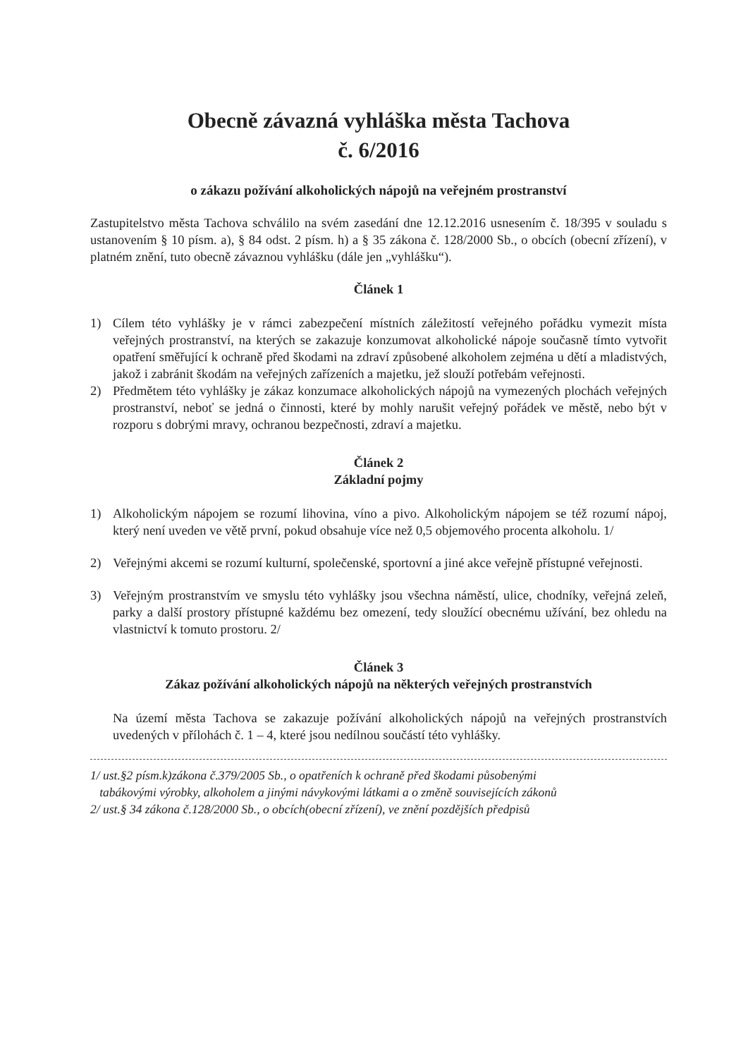Obecně závazná vyhláška města Tachova
č. 6/2016
o zákazu požívání alkoholických nápojů na veřejném prostranství
Zastupitelstvo města Tachova schválilo na svém zasedání dne 12.12.2016 usnesením č. 18/395 v souladu s ustanovením § 10 písm. a), § 84 odst. 2 písm. h) a § 35 zákona č. 128/2000 Sb., o obcích (obecní zřízení), v platném znění, tuto obecně závaznou vyhlášku (dále jen „vyhlášku“).
Článek 1
1) Cílem této vyhlášky je v rámci zabezpečení místních záležitostí veřejného pořádku vymezit místa veřejných prostranství, na kterých se zakazuje konzumovat alkoholické nápoje současně tímto vytvořit opatření směřující k ochraně před škodami na zdraví způsobené alkoholem zejména u dětí a mladistvých, jakož i zabránit škodám na veřejných zařízeních a majetku, jež slouží potřebám veřejnosti.
2) Předmětem této vyhlášky je zákaz konzumace alkoholických nápojů na vymezených plochách veřejných prostranství, neboť se jedná o činnosti, které by mohly narušit veřejný pořádek ve městě, nebo být v rozporu s dobrými mravy, ochranou bezpečnosti, zdraví a majetku.
Článek 2
Základní pojmy
1) Alkoholickým nápojem se rozumí lihovina, víno a pivo. Alkoholickým nápojem se též rozumí nápoj, který není uveden ve větě první, pokud obsahuje více než 0,5 objemového procenta alkoholu. 1/
2) Veřejnými akcemi se rozumí kulturní, společenské, sportovní a jiné akce veřejně přístupné veřejnosti.
3) Veřejným prostranstvím ve smyslu této vyhlášky jsou všechna náměstí, ulice, chodníky, veřejná zeleň, parky a další prostory přístupné každému bez omezení, tedy sloužící obecnému užívání, bez ohledu na vlastnictví k tomuto prostoru. 2/
Článek 3
Zákaz požívání alkoholických nápojů na některých veřejných prostranstvích
Na území města Tachova se zakazuje požívání alkoholických nápojů na veřejných prostranstvích uvedených v přílohách č. 1 – 4, které jsou nedílnou součástí této vyhlášky.
1/ ust.§2 písm.k)zákona č.379/2005 Sb., o opatřeních k ochraně před škodami působenými
tabákovými výrobky, alkoholem a jinými návykovými látkami a o změně souvisejících zákonů
2/ ust.§ 34 zákona č.128/2000 Sb., o obcích(obecní zřízení), ve znění pozdějších předpisů